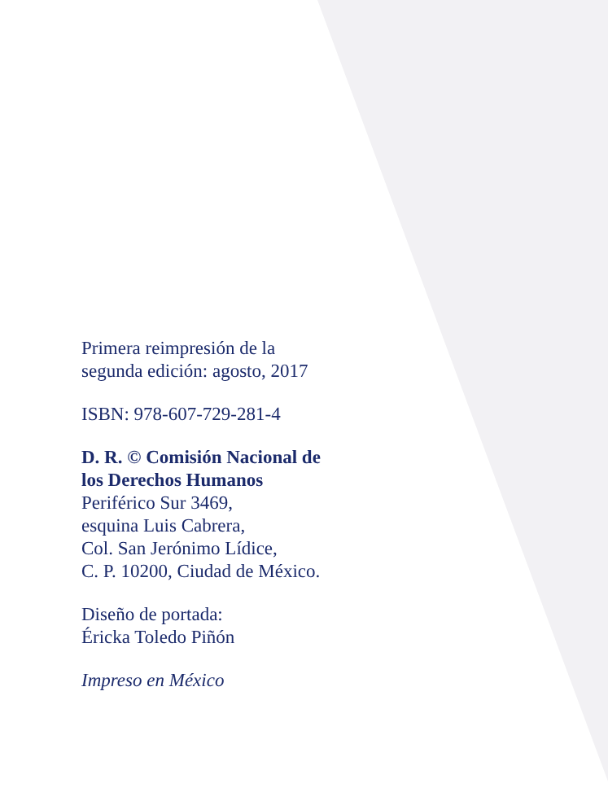Primera reimpresión de la
segunda edición: agosto, 2017
ISBN: 978-607-729-281-4
D. R. © Comisión Nacional de
los Derechos Humanos
Periférico Sur 3469,
esquina Luis Cabrera,
Col. San Jerónimo Lídice,
C. P. 10200, Ciudad de México.
Diseño de portada:
Éricka Toledo Piñón
Impreso en México